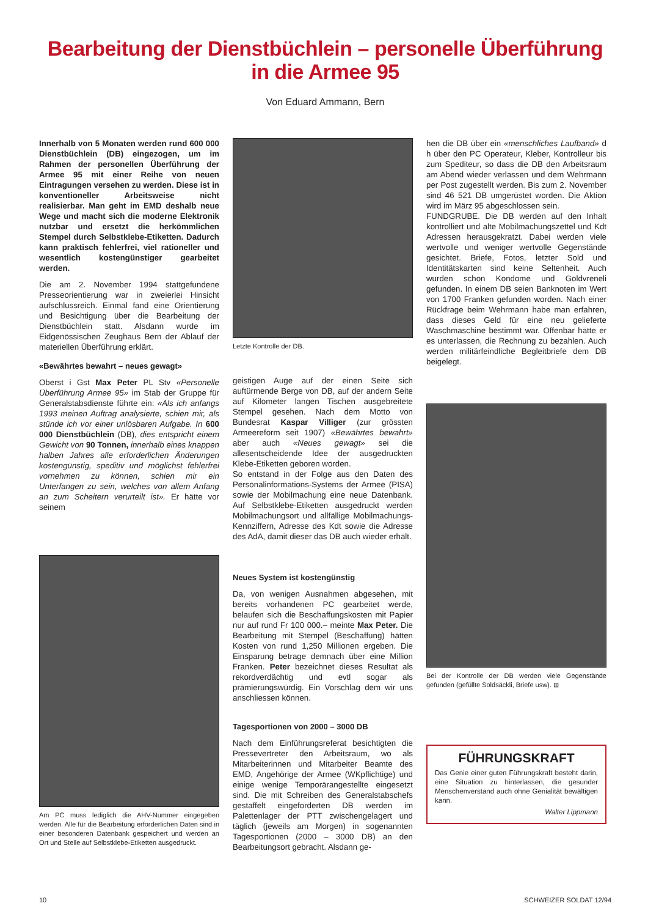Bearbeitung der Dienstbüchlein – personelle Überführung
in die Armee 95
Von Eduard Ammann, Bern
Innerhalb von 5 Monaten werden rund 600 000 Dienstbüchlein (DB) eingezogen, um im Rahmen der personellen Überführung der Armee 95 mit einer Reihe von neuen Eintragungen versehen zu werden. Diese ist in konventioneller Arbeitsweise nicht realisierbar. Man geht im EMD deshalb neue Wege und macht sich die moderne Elektronik nutzbar und ersetzt die herkömmlichen Stempel durch Selbstklebe-Etiketten. Dadurch kann praktisch fehlerfrei, viel rationeller und wesentlich kostengünstiger gearbeitet werden.
Die am 2. November 1994 stattgefundene Presseorientierung war in zweierlei Hinsicht aufschlussreich. Einmal fand eine Orientierung und Besichtigung über die Bearbeitung der Dienstbüchlein statt. Alsdann wurde im Eidgenössischen Zeughaus Bern der Ablauf der materiellen Überführung erklärt.
«Bewährtes bewahrt – neues gewagt»
Oberst i Gst Max Peter PL Stv «Personelle Überführung Armee 95» im Stab der Gruppe für Generalstabsdienste führte ein: «Als ich anfangs 1993 meinen Auftrag analysierte, schien mir, als stünde ich vor einer unlösbaren Aufgabe. In 600 000 Dienstbüchlein (DB), dies entspricht einem Gewicht von 90 Tonnen, innerhalb eines knappen halben Jahres alle erforderlichen Änderungen kostengünstig, speditiv und möglichst fehlerfrei vornehmen zu können, schien mir ein Unterfangen zu sein, welches von allem Anfang an zum Scheitern verurteilt ist». Er hätte vor seinem
Am PC muss lediglich die AHV-Nummer eingegeben werden. Alle für die Bearbeitung erforderlichen Daten sind in einer besonderen Datenbank gespeichert und werden an Ort und Stelle auf Selbstklebe-Etiketten ausgedruckt.
Letzte Kontrolle der DB.
geistigen Auge auf der einen Seite sich auftürmende Berge von DB, auf der andern Seite auf Kilometer langen Tischen ausgebreitete Stempel gesehen. Nach dem Motto von Bundesrat Kaspar Villiger (zur grössten Armeereform seit 1907) «Bewährtes bewahrt» aber auch «Neues gewagt» sei die allesentscheidende Idee der ausgedruckten Klebe-Etiketten geboren worden.
So entstand in der Folge aus den Daten des Personalinformations-Systems der Armee (PISA) sowie der Mobilmachung eine neue Datenbank. Auf Selbstklebe-Etiketten ausgedruckt werden Mobilmachungsort und allfällige Mobilmachungs-Kennziffern, Adresse des Kdt sowie die Adresse des AdA, damit dieser das DB auch wieder erhält.
Neues System ist kostengünstig
Da, von wenigen Ausnahmen abgesehen, mit bereits vorhandenen PC gearbeitet werde, belaufen sich die Beschaffungskosten mit Papier nur auf rund Fr 100 000.– meinte Max Peter. Die Bearbeitung mit Stempel (Beschaffung) hätten Kosten von rund 1,250 Millionen ergeben. Die Einsparung betrage demnach über eine Million Franken. Peter bezeichnet dieses Resultat als rekordverdächtig und evtl sogar als prämierungswürdig. Ein Vorschlag dem wir uns anschliessen können.
Tagesportionen von 2000 – 3000 DB
Nach dem Einführungsreferat besichtigten die Pressevertreter den Arbeitsraum, wo als Mitarbeiterinnen und Mitarbeiter Beamte des EMD, Angehörige der Armee (WKpflichtige) und einige wenige Temporärangestellte eingesetzt sind. Die mit Schreiben des Generalstabschefs gestaffelt eingeforderten DB werden im Palettenlager der PTT zwischengelagert und täglich (jeweils am Morgen) in sogenannten Tagesportionen (2000 – 3000 DB) an den Bearbeitungsort gebracht. Alsdann ge-
hen die DB über ein «menschliches Laufband» d h über den PC Operateur, Kleber, Kontrolleur bis zum Spediteur, so dass die DB den Arbeitsraum am Abend wieder verlassen und dem Wehrmann per Post zugestellt werden. Bis zum 2. November sind 46 521 DB umgerüstet worden. Die Aktion wird im März 95 abgeschlossen sein.
FUNDGRUBE. Die DB werden auf den Inhalt kontrolliert und alte Mobilmachungszettel und Kdt Adressen herausgekratzt. Dabei werden viele wertvolle und weniger wertvolle Gegenstände gesichtet. Briefe, Fotos, letzter Sold und Identitätskarten sind keine Seltenheit. Auch wurden schon Kondome und Goldvreneli gefunden. In einem DB seien Banknoten im Wert von 1700 Franken gefunden worden. Nach einer Rückfrage beim Wehrmann habe man erfahren, dass dieses Geld für eine neu gelieferte Waschmaschine bestimmt war. Offenbar hätte er es unterlassen, die Rechnung zu bezahlen. Auch werden militärfeindliche Begleitbriefe dem DB beigelegt.
Bei der Kontrolle der DB werden viele Gegenstände gefunden (gefüllte Soldsäckli, Briefe usw). ⊞
FÜHRUNGSKRAFT
Das Genie einer guten Führungskraft besteht darin, eine Situation zu hinterlassen, die gesunder Menschenverstand auch ohne Genialität bewältigen kann.
Walter Lippmann
10 SCHWEIZER SOLDAT 12/94